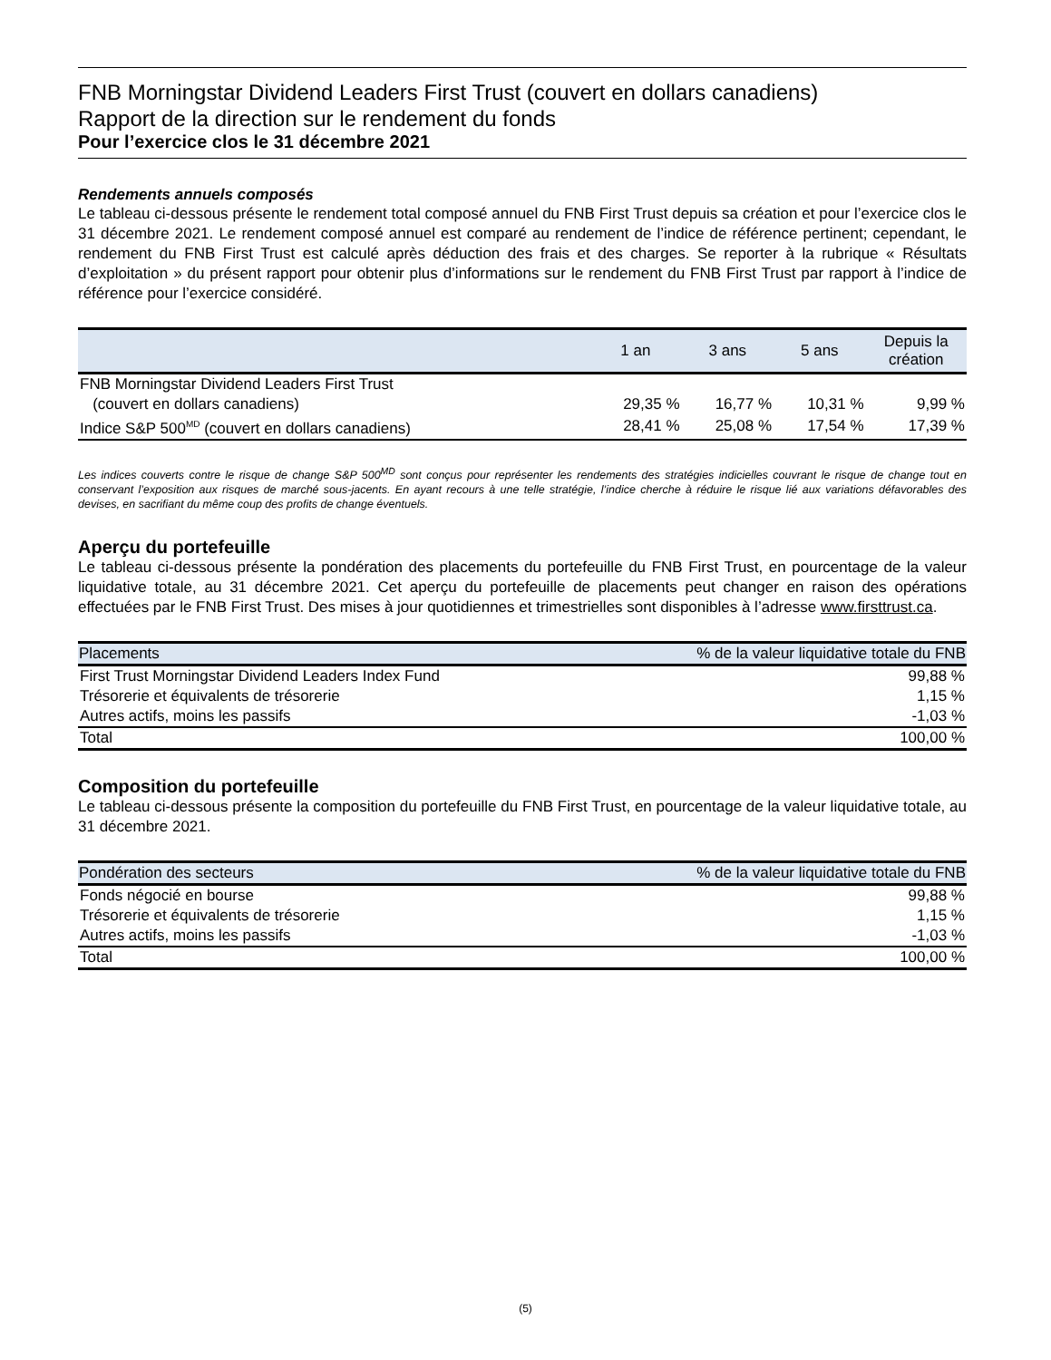FNB Morningstar Dividend Leaders First Trust (couvert en dollars canadiens)
Rapport de la direction sur le rendement du fonds
Pour l’exercice clos le 31 décembre 2021
Rendements annuels composés
Le tableau ci-dessous présente le rendement total composé annuel du FNB First Trust depuis sa création et pour l’exercice clos le 31 décembre 2021. Le rendement composé annuel est comparé au rendement de l’indice de référence pertinent; cependant, le rendement du FNB First Trust est calculé après déduction des frais et des charges. Se reporter à la rubrique « Résultats d’exploitation » du présent rapport pour obtenir plus d’informations sur le rendement du FNB First Trust par rapport à l’indice de référence pour l’exercice considéré.
| | 1 an | 3 ans | 5 ans | Depuis la création |
| --- | --- | --- | --- | --- |
| FNB Morningstar Dividend Leaders First Trust (couvert en dollars canadiens) | 29,35 % | 16,77 % | 10,31 % | 9,99 % |
| Indice S&P 500<sup>MD</sup> (couvert en dollars canadiens) | 28,41 % | 25,08 % | 17,54 % | 17,39 % |
Les indices couverts contre le risque de change S&P 500<sup>MD</sup> sont conçus pour représenter les rendements des stratégies indicielles couvrant le risque de change tout en conservant l’exposition aux risques de marché sous-jacents. En ayant recours à une telle stratégie, l’indice cherche à réduire le risque lié aux variations défavorables des devises, en sacrifiant du même coup des profits de change éventuels.
Aperçu du portefeuille
Le tableau ci-dessous présente la pondération des placements du portefeuille du FNB First Trust, en pourcentage de la valeur liquidative totale, au 31 décembre 2021. Cet aperçu du portefeuille de placements peut changer en raison des opérations effectuées par le FNB First Trust. Des mises à jour quotidiennes et trimestrielles sont disponibles à l’adresse www.firsttrust.ca.
| Placements | % de la valeur liquidative totale du FNB |
| --- | --- |
| First Trust Morningstar Dividend Leaders Index Fund | 99,88 % |
| Trésorerie et équivalents de trésorerie | 1,15 % |
| Autres actifs, moins les passifs | -1,03 % |
| Total | 100,00 % |
Composition du portefeuille
Le tableau ci-dessous présente la composition du portefeuille du FNB First Trust, en pourcentage de la valeur liquidative totale, au 31 décembre 2021.
| Pondération des secteurs | % de la valeur liquidative totale du FNB |
| --- | --- |
| Fonds négocié en bourse | 99,88 % |
| Trésorerie et équivalents de trésorerie | 1,15 % |
| Autres actifs, moins les passifs | -1,03 % |
| Total | 100,00 % |
(5)